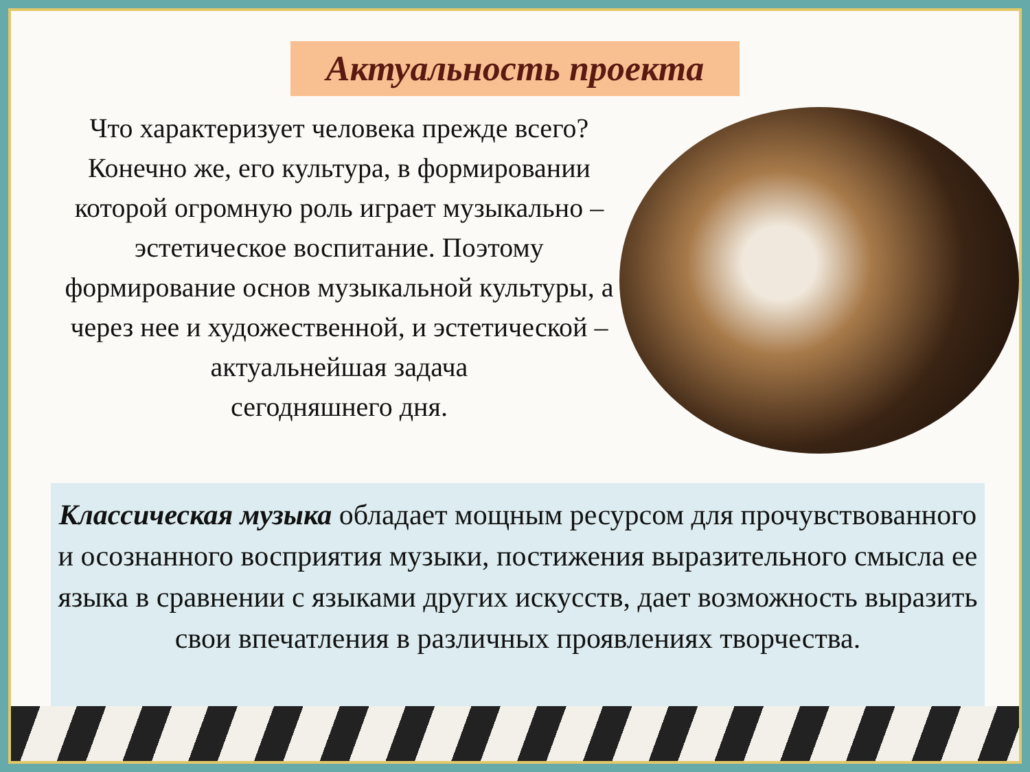Актуальность проекта
Что характеризует человека прежде всего? Конечно же, его культура, в формировании которой огромную роль играет музыкально – эстетическое воспитание. Поэтому формирование основ музыкальной культуры, а через нее и художественной, и эстетической – актуальнейшая задача
сегодняшнего дня.
Классическая музыка обладает мощным ресурсом для прочувствованного и осознанного восприятия музыки, постижения выразительного смысла ее языка в сравнении с языками других искусств, дает возможность выразить свои впечатления в различных проявлениях творчества.